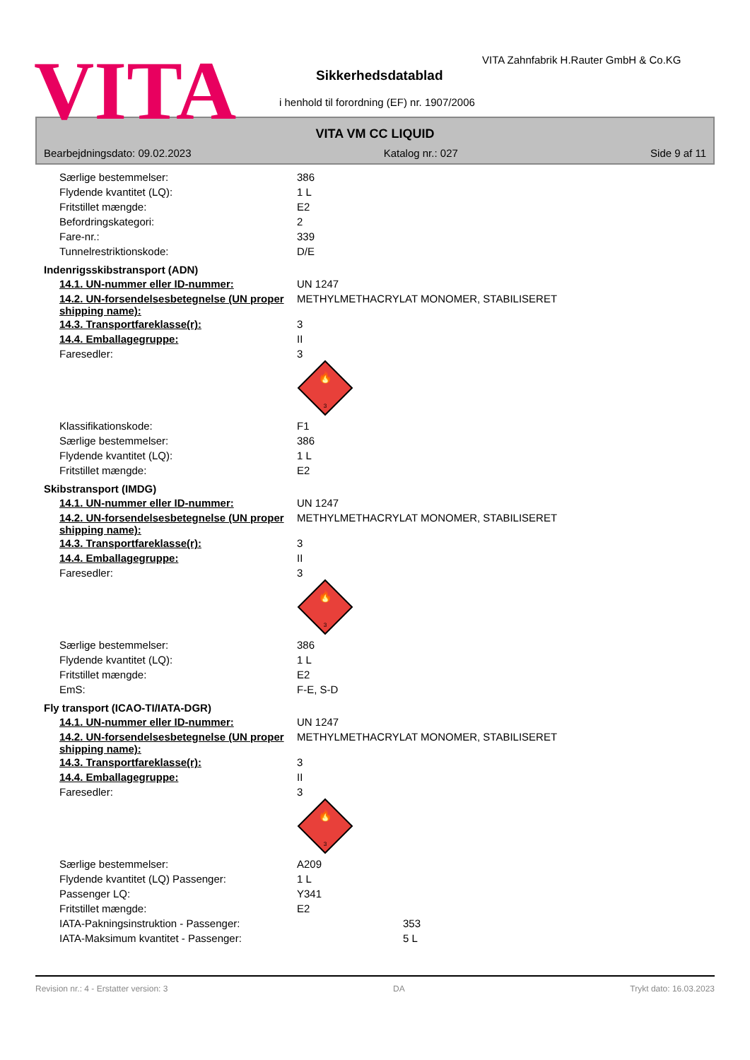VITA
VITA Zahnfabrik H.Rauter GmbH & Co.KG
Sikkerhedsdatablad
i henhold til forordning (EF) nr. 1907/2006
VITA VM CC LIQUID
Bearbejdningsdato: 09.02.2023 Katalog nr.: 027 Side 9 af 11
| Særlige bestemmelser: | 386 |
| Flydende kvantitet (LQ): | 1 L |
| Fritstillet mængde: | E2 |
| Befordringskategori: | 2 |
| Fare-nr.: | 339 |
| Tunnelrestriktionskode: | D/E |
Indenrigsskibstransport (ADN)
| 14.1. UN-nummer eller ID-nummer: | UN 1247 |
| 14.2. UN-forsendelsesbetegnelse (UN proper shipping name): | METHYLMETHACRYLAT MONOMER, STABILISERET |
| 14.3. Transportfareklasse(r): | 3 |
| 14.4. Emballagegruppe: | II |
| Faresedler: | 3 🔥 3 |
| Klassifikationskode: | F1 |
| Særlige bestemmelser: | 386 |
| Flydende kvantitet (LQ): | 1 L |
| Fritstillet mængde: | E2 |
Skibstransport (IMDG)
| 14.1. UN-nummer eller ID-nummer: | UN 1247 |
| 14.2. UN-forsendelsesbetegnelse (UN proper shipping name): | METHYLMETHACRYLAT MONOMER, STABILISERET |
| 14.3. Transportfareklasse(r): | 3 |
| 14.4. Emballagegruppe: | II |
| Faresedler: | 3 🔥 3 |
| Særlige bestemmelser: | 386 |
| Flydende kvantitet (LQ): | 1 L |
| Fritstillet mængde: | E2 |
| EmS: | F-E, S-D |
Fly transport (ICAO-TI/IATA-DGR)
| 14.1. UN-nummer eller ID-nummer: | UN 1247 |
| 14.2. UN-forsendelsesbetegnelse (UN proper shipping name): | METHYLMETHACRYLAT MONOMER, STABILISERET |
| 14.3. Transportfareklasse(r): | 3 |
| 14.4. Emballagegruppe: | II |
| Faresedler: | 3 🔥 3 |
| Særlige bestemmelser: | A209 |
| Flydende kvantitet (LQ) Passenger: | 1 L |
| Passenger LQ: | Y341 |
| Fritstillet mængde: | E2 |
| IATA-Pakningsinstruktion - Passenger: | 353 |
| IATA-Maksimum kvantitet - Passenger: | 5 L |
Revision nr.: 4 - Erstatter version: 3 DA Trykt dato: 16.03.2023